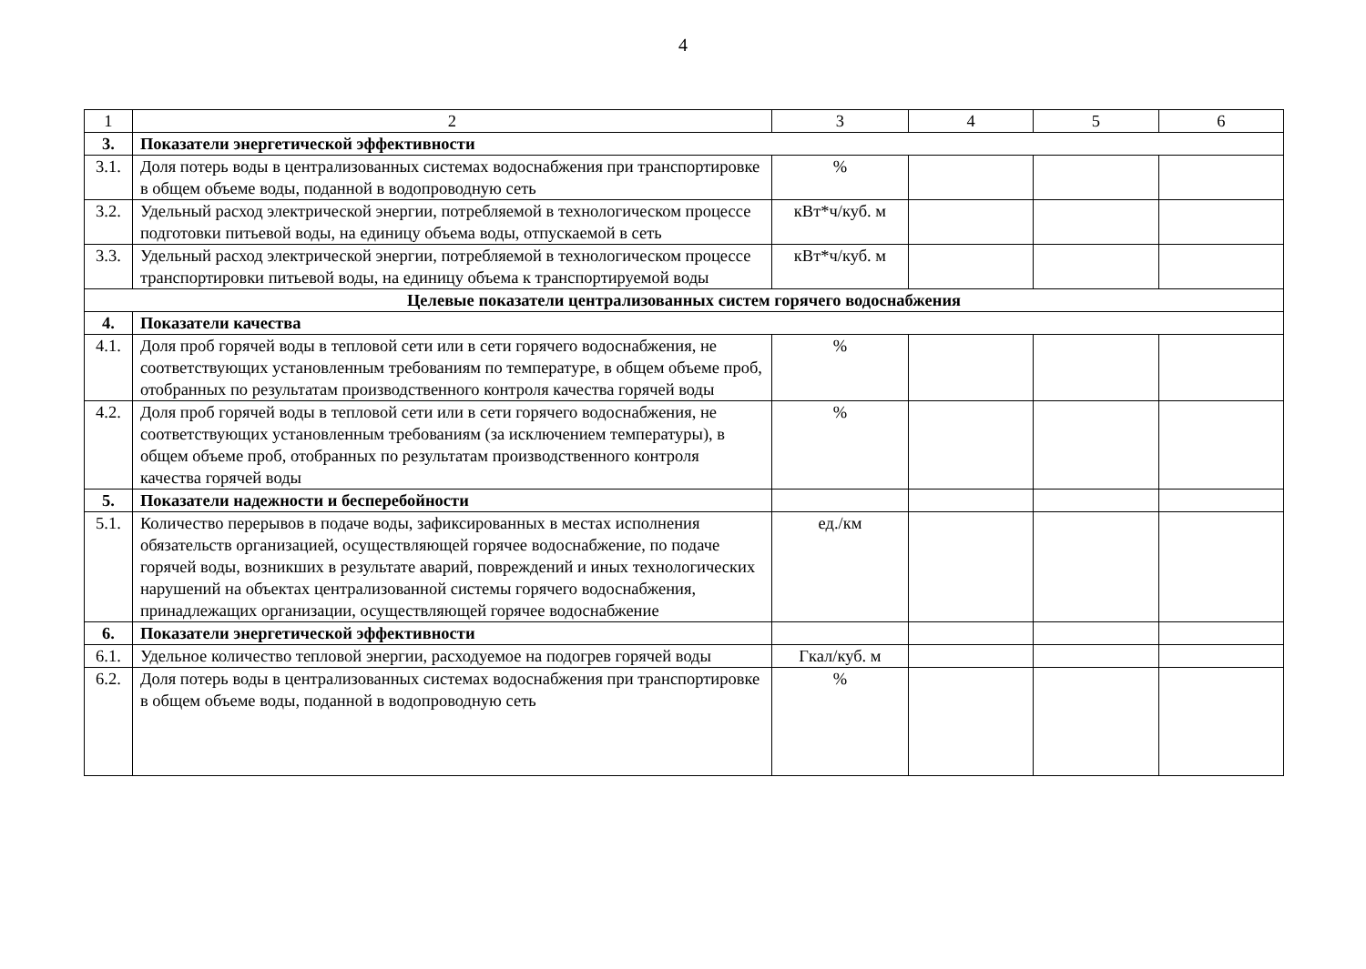4
| 1 | 2 | 3 | 4 | 5 | 6 |
| --- | --- | --- | --- | --- | --- |
| 3. | Показатели энергетической эффективности | | | | |
| 3.1. | Доля потерь воды в централизованных системах водоснабжения при транспортировке в общем объеме воды, поданной в водопроводную сеть | % | | | |
| 3.2. | Удельный расход электрической энергии, потребляемой в технологическом процессе подготовки питьевой воды, на единицу объема воды, отпускаемой в сеть | кВт*ч/куб. м | | | |
| 3.3. | Удельный расход электрической энергии, потребляемой в технологическом процессе транспортировки питьевой воды, на единицу объема к транспортируемой воды | кВт*ч/куб. м | | | |
| Целевые показатели централизованных систем горячего водоснабжения | | | | | |
| 4. | Показатели качества | | | | |
| 4.1. | Доля проб горячей воды в тепловой сети или в сети горячего водоснабжения, не соответствующих установленным требованиям по температуре, в общем объеме проб, отобранных по результатам производственного контроля качества горячей воды | % | | | |
| 4.2. | Доля проб горячей воды в тепловой сети или в сети горячего водоснабжения, не соответствующих установленным требованиям (за исключением температуры), в общем объеме проб, отобранных по результатам производственного контроля качества горячей воды | % | | | |
| 5. | Показатели надежности и бесперебойности | | | | |
| 5.1. | Количество перерывов в подаче воды, зафиксированных в местах исполнения обязательств организацией, осуществляющей горячее водоснабжение, по подаче горячей воды, возникших в результате аварий, повреждений и иных технологических нарушений на объектах централизованной системы горячего водоснабжения, принадлежащих организации, осуществляющей горячее водоснабжение | ед./км | | | |
| 6. | Показатели энергетической эффективности | | | | |
| 6.1. | Удельное количество тепловой энергии, расходуемое на подогрев горячей воды | Гкал/куб. м | | | |
| 6.2. | Доля потерь воды в централизованных системах водоснабжения при транспортировке в общем объеме воды, поданной в водопроводную сеть | % | | | |